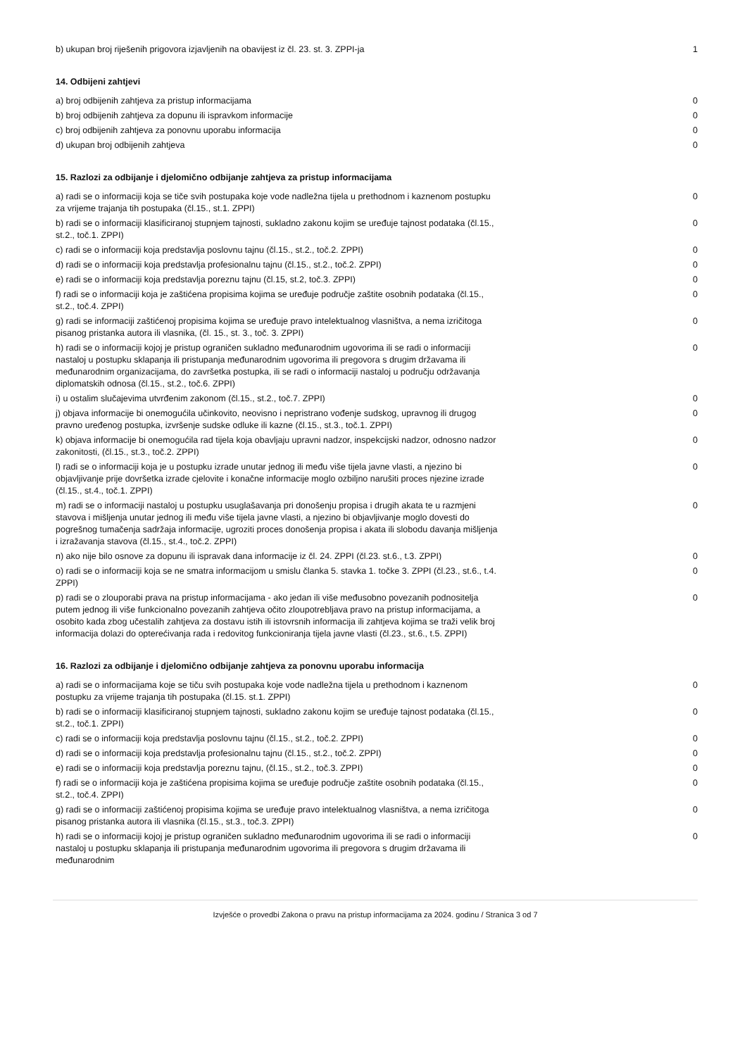| b) ukupan broj riješenih prigovora izjavljenih na obavijest iz čl. 23. st. 3. ZPPI-ja | 1 |
14. Odbijeni zahtjevi
| a) broj odbijenih zahtjeva za pristup informacijama | 0 |
| b) broj odbijenih zahtjeva za dopunu ili ispravkom informacije | 0 |
| c) broj odbijenih zahtjeva za ponovnu uporabu informacija | 0 |
| d) ukupan broj odbijenih zahtjeva | 0 |
15. Razlozi za odbijanje i djelomično odbijanje zahtjeva za pristup informacijama
| a) radi se o informaciji koja se tiče svih postupaka koje vode nadležna tijela u prethodnom i kaznenom postupku za vrijeme trajanja tih postupaka (čl.15., st.1. ZPPI) | 0 |
| b) radi se o informaciji klasificiranoj stupnjem tajnosti, sukladno zakonu kojim se uređuje tajnost podataka (čl.15., st.2., toč.1. ZPPI) | 0 |
| c) radi se o informaciji koja predstavlja poslovnu tajnu (čl.15., st.2., toč.2. ZPPI) | 0 |
| d) radi se o informaciji koja predstavlja profesionalnu tajnu (čl.15., st.2., toč.2. ZPPI) | 0 |
| e) radi se o informaciji koja predstavlja poreznu tajnu (čl.15, st.2, toč.3. ZPPI) | 0 |
| f) radi se o informaciji koja je zaštićena propisima kojima se uređuje područje zaštite osobnih podataka (čl.15., st.2., toč.4. ZPPI) | 0 |
| g) radi se informaciji zaštićenoj propisima kojima se uređuje pravo intelektualnog vlasništva, a nema izričitoga pisanog pristanka autora ili vlasnika, (čl. 15., st. 3., toč. 3. ZPPI) | 0 |
| h) radi se o informaciji kojoj je pristup ograničen sukladno međunarodnim ugovorima ili se radi o informaciji nastaloj u postupku sklapanja ili pristupanja međunarodnim ugovorima ili pregovora s drugim državama ili međunarodnim organizacijama, do završetka postupka, ili se radi o informaciji nastaloj u području održavanja diplomatskih odnosa (čl.15., st.2., toč.6. ZPPI) | 0 |
| i) u ostalim slučajevima utvrđenim zakonom (čl.15., st.2., toč.7. ZPPI) | 0 |
| j) objava informacije bi onemogućila učinkovito, neovisno i nepristrano vođenje sudskog, upravnog ili drugog pravno uređenog postupka, izvršenje sudske odluke ili kazne (čl.15., st.3., toč.1. ZPPI) | 0 |
| k) objava informacije bi onemogućila rad tijela koja obavljaju upravni nadzor, inspekcijski nadzor, odnosno nadzor zakonitosti, (čl.15., st.3., toč.2. ZPPI) | 0 |
| l) radi se o informaciji koja je u postupku izrade unutar jednog ili među više tijela javne vlasti, a njezino bi objavljivanje prije dovršetka izrade cjelovite i konačne informacije moglo ozbiljno narušiti proces njezine izrade (čl.15., st.4., toč.1. ZPPI) | 0 |
| m) radi se o informaciji nastaloj u postupku usuglašavanja pri donošenju propisa i drugih akata te u razmjeni stavova i mišljenja unutar jednog ili među više tijela javne vlasti, a njezino bi objavljivanje moglo dovesti do pogrešnog tumačenja sadržaja informacije, ugroziti proces donošenja propisa i akata ili slobodu davanja mišljenja i izražavanja stavova (čl.15., st.4., toč.2. ZPPI) | 0 |
| n) ako nije bilo osnove za dopunu ili ispravak dana informacije iz čl. 24. ZPPI (čl.23. st.6., t.3. ZPPI) | 0 |
| o) radi se o informaciji koja se ne smatra informacijom u smislu članka 5. stavka 1. točke 3. ZPPI (čl.23., st.6., t.4. ZPPI) | 0 |
| p) radi se o zlouporabi prava na pristup informacijama - ako jedan ili više međusobno povezanih podnositelja putem jednog ili više funkcionalno povezanih zahtjeva očito zloupotrebljava pravo na pristup informacijama, a osobito kada zbog učestalih zahtjeva za dostavu istih ili istovrsnih informacija ili zahtjeva kojima se traži velik broj informacija dolazi do opterećivanja rada i redovitog funkcioniranja tijela javne vlasti (čl.23., st.6., t.5. ZPPI) | 0 |
16. Razlozi za odbijanje i djelomično odbijanje zahtjeva za ponovnu uporabu informacija
| a) radi se o informacijama koje se tiču svih postupaka koje vode nadležna tijela u prethodnom i kaznenom postupku za vrijeme trajanja tih postupaka (čl.15. st.1. ZPPI) | 0 |
| b) radi se o informaciji klasificiranoj stupnjem tajnosti, sukladno zakonu kojim se uređuje tajnost podataka (čl.15., st.2., toč.1. ZPPI) | 0 |
| c) radi se o informaciji koja predstavlja poslovnu tajnu (čl.15., st.2., toč.2. ZPPI) | 0 |
| d) radi se o informaciji koja predstavlja profesionalnu tajnu (čl.15., st.2., toč.2. ZPPI) | 0 |
| e) radi se o informaciji koja predstavlja poreznu tajnu, (čl.15., st.2., toč.3. ZPPI) | 0 |
| f) radi se o informaciji koja je zaštićena propisima kojima se uređuje područje zaštite osobnih podataka (čl.15., st.2., toč.4. ZPPI) | 0 |
| g) radi se o informaciji zaštićenoj propisima kojima se uređuje pravo intelektualnog vlasništva, a nema izričitoga pisanog pristanka autora ili vlasnika (čl.15., st.3., toč.3. ZPPI) | 0 |
| h) radi se o informaciji kojoj je pristup ograničen sukladno međunarodnim ugovorima ili se radi o informaciji nastaloj u postupku sklapanja ili pristupanja međunarodnim ugovorima ili pregovora s drugim državama ili međunarodnim | 0 |
Izvješće o provedbi Zakona o pravu na pristup informacijama za 2024. godinu / Stranica 3 od 7